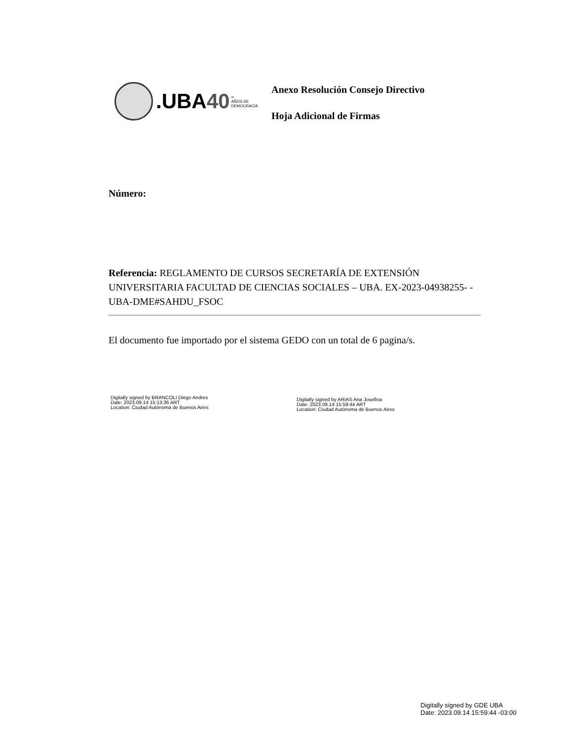.UBA40
∞
AÑOS DE
DEMOCRACIA
Anexo Resolución Consejo Directivo
Hoja Adicional de Firmas
Número:
Referencia: REGLAMENTO DE CURSOS SECRETARÍA DE EXTENSIÓN UNIVERSITARIA FACULTAD DE CIENCIAS SOCIALES – UBA. EX-2023-04938255- -UBA-DME#SAHDU_FSOC
El documento fue importado por el sistema GEDO con un total de 6 pagina/s.
Digitally signed by BRANCOLI Diego Andres
Date: 2023.09.14 15:13:36 ART
Location: Ciudad Autónoma de Buenos Aires
Digitally signed by ARIAS Ana Josefina
Date: 2023.09.14 15:59:44 ART
Location: Ciudad Autónoma de Buenos Aires
Digitally signed by GDE UBA
Date: 2023.09.14 15:59:44 -03:00